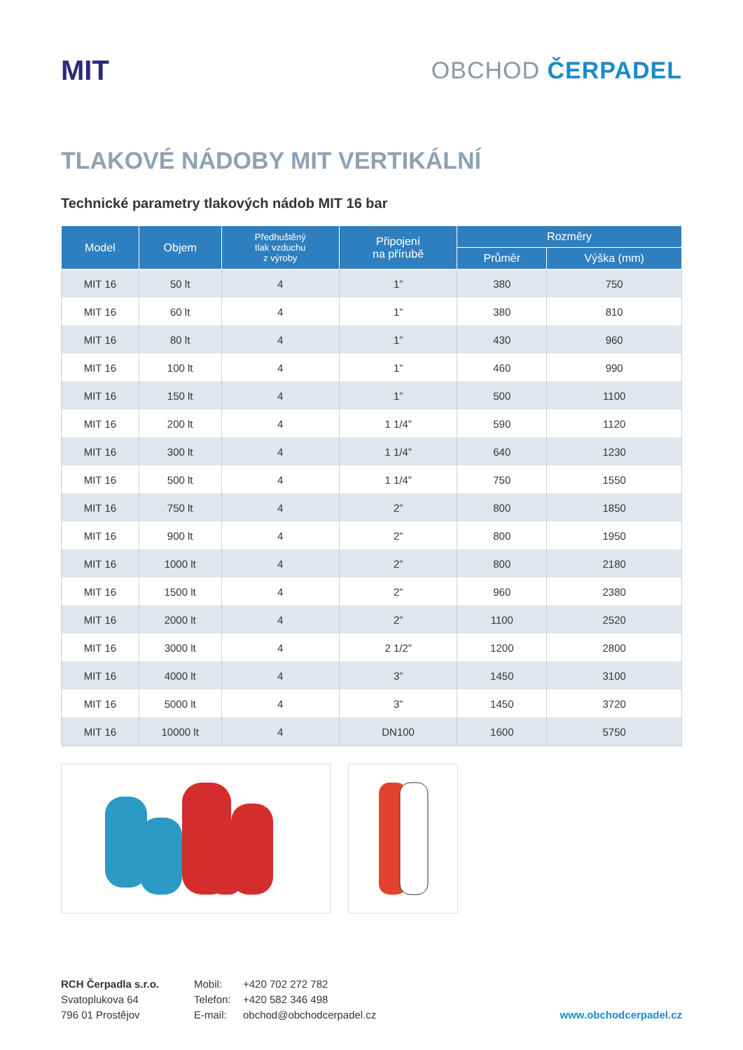MIT
OBCHOD ČERPADEL
TLAKOVÉ NÁDOBY MIT VERTIKÁLNÍ
Technické parametry tlakových nádob MIT 16 bar
| Model | Objem | Předhuštěný tlak vzduchu z výroby | Připojení na přírubě | Rozměry | |
| --- | --- | --- | --- | --- | --- |
| | | | | Průměr | Výška (mm) |
| MIT 16 | 50 lt | 4 | 1” | 380 | 750 |
| MIT 16 | 60 lt | 4 | 1” | 380 | 810 |
| MIT 16 | 80 lt | 4 | 1” | 430 | 960 |
| MIT 16 | 100 lt | 4 | 1” | 460 | 990 |
| MIT 16 | 150 lt | 4 | 1” | 500 | 1100 |
| MIT 16 | 200 lt | 4 | 1 1/4” | 590 | 1120 |
| MIT 16 | 300 lt | 4 | 1 1/4” | 640 | 1230 |
| MIT 16 | 500 lt | 4 | 1 1/4” | 750 | 1550 |
| MIT 16 | 750 lt | 4 | 2” | 800 | 1850 |
| MIT 16 | 900 lt | 4 | 2” | 800 | 1950 |
| MIT 16 | 1000 lt | 4 | 2” | 800 | 2180 |
| MIT 16 | 1500 lt | 4 | 2” | 960 | 2380 |
| MIT 16 | 2000 lt | 4 | 2” | 1100 | 2520 |
| MIT 16 | 3000 lt | 4 | 2 1/2” | 1200 | 2800 |
| MIT 16 | 4000 lt | 4 | 3” | 1450 | 3100 |
| MIT 16 | 5000 lt | 4 | 3” | 1450 | 3720 |
| MIT 16 | 10000 lt | 4 | DN100 | 1600 | 5750 |
RCH Čerpadla s.r.o.
Svatoplukova 64
796 01 Prostějov
Mobil:
Telefon:
E-mail:
+420 702 272 782
+420 582 346 498
obchod@obchodcerpadel.cz
www.obchodcerpadel.cz